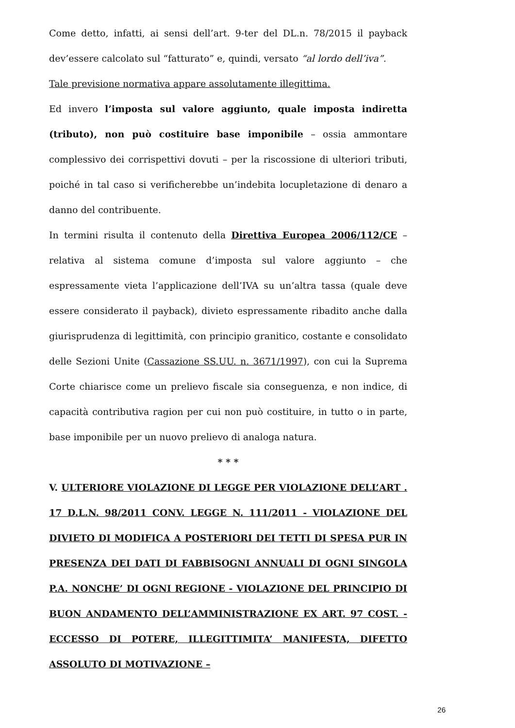Come detto, infatti, ai sensi dell’art. 9-ter del DL.n. 78/2015 il payback dev’essere calcolato sul “fatturato” e, quindi, versato “al lordo dell’iva”.
Tale previsione normativa appare assolutamente illegittima.
Ed invero l’imposta sul valore aggiunto, quale imposta indiretta (tributo), non può costituire base imponibile – ossia ammontare complessivo dei corrispettivi dovuti – per la riscossione di ulteriori tributi, poiché in tal caso si verificherebbe un’indebita locupletazione di denaro a danno del contribuente.
In termini risulta il contenuto della Direttiva Europea 2006/112/CE – relativa al sistema comune d’imposta sul valore aggiunto – che espressamente vieta l’applicazione dell’IVA su un’altra tassa (quale deve essere considerato il payback), divieto espressamente ribadito anche dalla giurisprudenza di legittimità, con principio granitico, costante e consolidato delle Sezioni Unite (Cassazione SS.UU. n. 3671/1997), con cui la Suprema Corte chiarisce come un prelievo fiscale sia conseguenza, e non indice, di capacità contributiva ragion per cui non può costituire, in tutto o in parte, base imponibile per un nuovo prelievo di analoga natura.
* * *
V. ULTERIORE VIOLAZIONE DI LEGGE PER VIOLAZIONE DELL’ART . 17 D.L.N. 98/2011 CONV. LEGGE N. 111/2011 - VIOLAZIONE DEL DIVIETO DI MODIFICA A POSTERIORI DEI TETTI DI SPESA PUR IN PRESENZA DEI DATI DI FABBISOGNI ANNUALI DI OGNI SINGOLA P.A. NONCHE’ DI OGNI REGIONE - VIOLAZIONE DEL PRINCIPIO DI BUON ANDAMENTO DELL’AMMINISTRAZIONE EX ART. 97 COST. - ECCESSO DI POTERE, ILLEGITTIMITA’ MANIFESTA, DIFETTO ASSOLUTO DI MOTIVAZIONE –
26